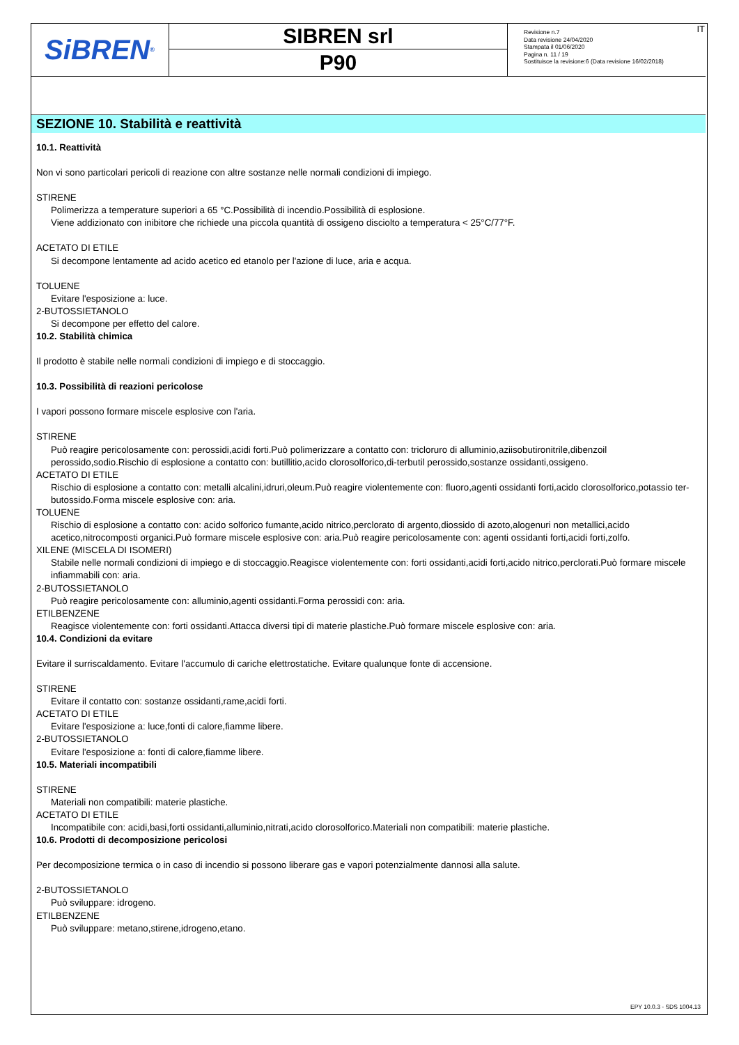SiBREN<sup>®</sup>
SIBREN srl
P90
Revisione n.7
Data revisione 24/04/2020
Stampata il 01/06/2020
Pagina n. 11 / 19
Sostituisce la revisione:6 (Data revisione 16/02/2018)
IT
SEZIONE 10. Stabilità e reattività
10.1. Reattività
Non vi sono particolari pericoli di reazione con altre sostanze nelle normali condizioni di impiego.
STIRENE
Polimerizza a temperature superiori a 65 °C.Possibilità di incendio.Possibilità di esplosione.
Viene addizionato con inibitore che richiede una piccola quantità di ossigeno disciolto a temperatura < 25°C/77°F.
ACETATO DI ETILE
Si decompone lentamente ad acido acetico ed etanolo per l'azione di luce, aria e acqua.
TOLUENE
Evitare l'esposizione a: luce.
2-BUTOSSIETANOLO
Si decompone per effetto del calore.
10.2. Stabilità chimica
Il prodotto è stabile nelle normali condizioni di impiego e di stoccaggio.
10.3. Possibilità di reazioni pericolose
I vapori possono formare miscele esplosive con l'aria.
STIRENE
Può reagire pericolosamente con: perossidi,acidi forti.Può polimerizzare a contatto con: tricloruro di alluminio,aziisobutironitrile,dibenzoil perossido,sodio.Rischio di esplosione a contatto con: butillitio,acido clorosolforico,di-terbutil perossido,sostanze ossidanti,ossigeno.
ACETATO DI ETILE
Rischio di esplosione a contatto con: metalli alcalini,idruri,oleum.Può reagire violentemente con: fluoro,agenti ossidanti forti,acido clorosolforico,potassio ter-butossido.Forma miscele esplosive con: aria.
TOLUENE
Rischio di esplosione a contatto con: acido solforico fumante,acido nitrico,perclorato di argento,diossido di azoto,alogenuri non metallici,acido acetico,nitrocomposti organici.Può formare miscele esplosive con: aria.Può reagire pericolosamente con: agenti ossidanti forti,acidi forti,zolfo.
XILENE (MISCELA DI ISOMERI)
Stabile nelle normali condizioni di impiego e di stoccaggio.Reagisce violentemente con: forti ossidanti,acidi forti,acido nitrico,perclorati.Può formare miscele infiammabili con: aria.
2-BUTOSSIETANOLO
Può reagire pericolosamente con: alluminio,agenti ossidanti.Forma perossidi con: aria.
ETILBENZENE
Reagisce violentemente con: forti ossidanti.Attacca diversi tipi di materie plastiche.Può formare miscele esplosive con: aria.
10.4. Condizioni da evitare
Evitare il surriscaldamento. Evitare l'accumulo di cariche elettrostatiche. Evitare qualunque fonte di accensione.
STIRENE
Evitare il contatto con: sostanze ossidanti,rame,acidi forti.
ACETATO DI ETILE
Evitare l'esposizione a: luce,fonti di calore,fiamme libere.
2-BUTOSSIETANOLO
Evitare l'esposizione a: fonti di calore,fiamme libere.
10.5. Materiali incompatibili
STIRENE
Materiali non compatibili: materie plastiche.
ACETATO DI ETILE
Incompatibile con: acidi,basi,forti ossidanti,alluminio,nitrati,acido clorosolforico.Materiali non compatibili: materie plastiche.
10.6. Prodotti di decomposizione pericolosi
Per decomposizione termica o in caso di incendio si possono liberare gas e vapori potenzialmente dannosi alla salute.
2-BUTOSSIETANOLO
Può sviluppare: idrogeno.
ETILBENZENE
Può sviluppare: metano,stirene,idrogeno,etano.
EPY 10.0.3 - SDS 1004.13